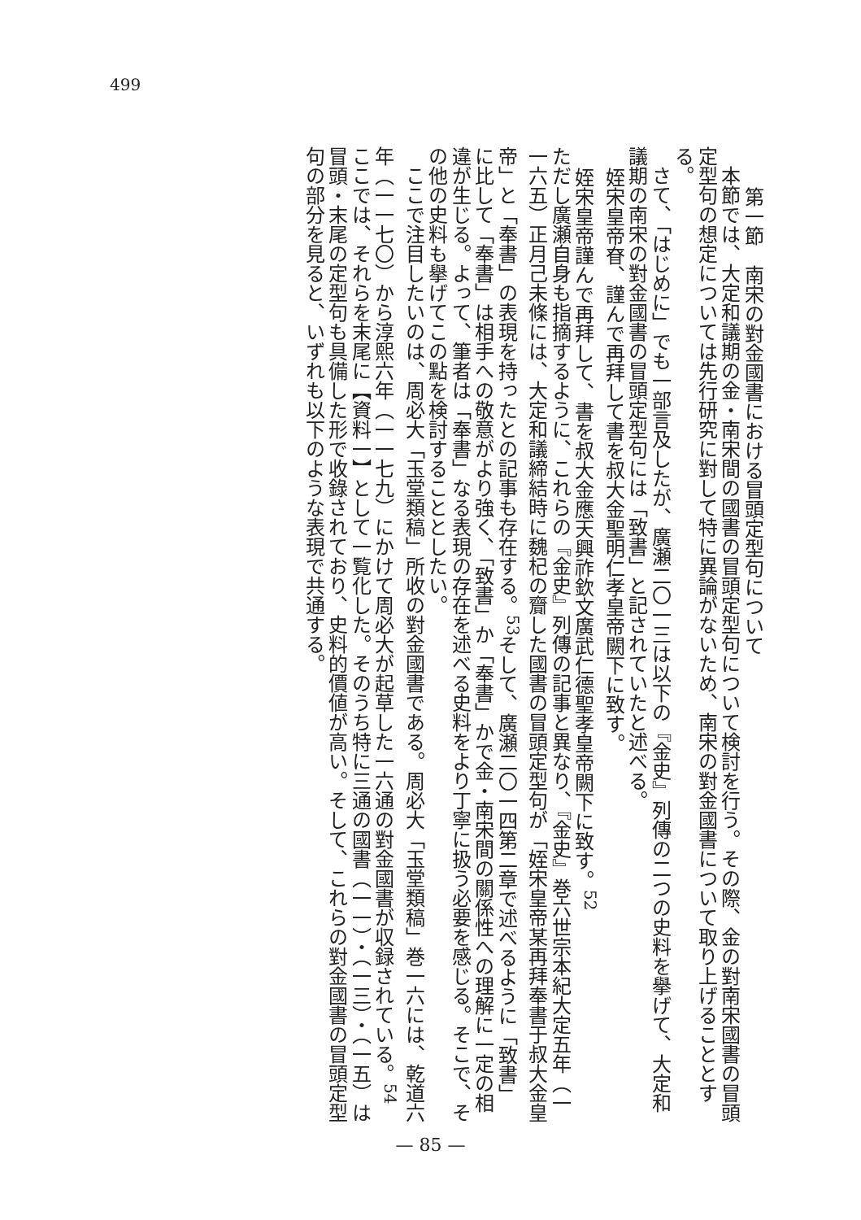499
第一節　南宋の對金國書における冒頭定型句について
本節では、大定和議期の金・南宋間の國書の冒頭定型句について検討を行う。その際、金の對南宋國書の冒頭定型句の想定については先行研究に對して特に異論がないため、南宋の對金國書について取り上げることとする。
さて、「はじめに」でも一部言及したが、廣瀬二〇一三は以下の『金史』列傳の二つの史料を擧げて、大定和議期の南宋の對金國書の冒頭定型句には「致書」と記されていたと述べる。
姪宋皇帝眘、謹んで再拜して書を叔大金聖明仁孝皇帝闕下に致す。
姪宋皇帝謹んで再拜して、書を叔大金應天興祚欽文廣武仁德聖孝皇帝闕下に致す。<sup>52</sup>
ただし廣瀬自身も指摘するように、これらの『金史』列傳の記事と異なり、『金史』巻六世宗本紀大定五年（一一六五）正月己未條には、大定和議締結時に魏杞の齎した國書の冒頭定型句が「姪宋皇帝某再拜奉書于叔大金皇帝」と「奉書」の表現を持ったとの記事も存在する。<sup>53</sup>そして、廣瀬二〇一四第二章で述べるように「致書」に比して「奉書」は相手への敬意がより強く、「致書」か「奉書」かで金・南宋間の關係性への理解に一定の相違が生じる。よって、筆者は「奉書」なる表現の存在を述べる史料をより丁寧に扱う必要を感じる。そこで、その他の史料も擧げてこの點を検討することとしたい。
ここで注目したいのは、周必大「玉堂類稿」所收の對金國書である。周必大「玉堂類稿」巻一六には、乾道六年（一一七〇）から淳熙六年（一一七九）にかけて周必大が起草した一六通の對金國書が収録されている。<sup>54</sup>ここでは、それらを末尾に【資料一】として一覧化した。そのうち特に三通の國書（一一）・（一三）・（一五）は冒頭・末尾の定型句も具備した形で收錄されており、史料的價値が高い。そして、これらの對金國書の冒頭定型句の部分を見ると、いずれも以下のような表現で共通する。
— 85 —